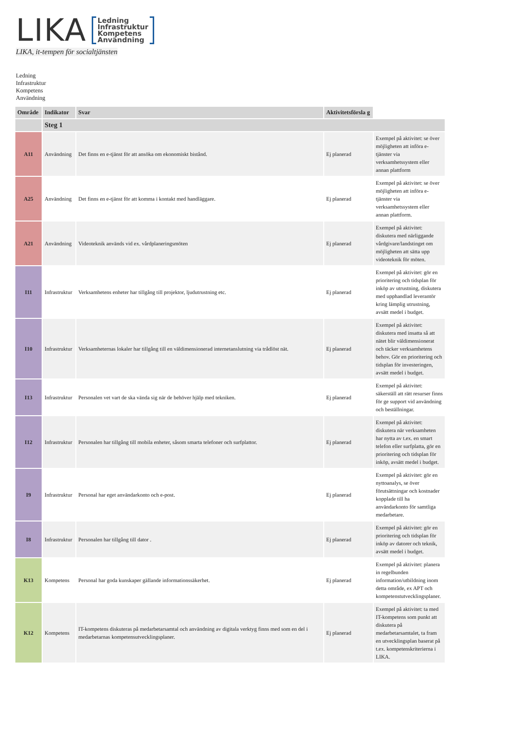LIKA
Ledning
Infrastruktur
Kompetens
Användning
LIKA, it-tempen för socialtjänsten
Ledning
Infrastruktur
Kompetens
Användning
| Område | Indikator | Svar | Aktivitetsförsla g | |
| | Steg 1 | | | |
| A11 | Användning | Det finns en e-tjänst för att ansöka om ekonomiskt bistånd. | Ej planerad | Exempel på aktivitet: se över möjligheten att införa e-tjänster via verksamhetssystem eller annan plattform |
| A25 | Användning | Det finns en e-tjänst för att komma i kontakt med handläggare. | Ej planerad | Exempel på aktivitet: se över möjligheten att införa e-tjänster via verksamhetssystem eller annan plattform. |
| A21 | Användning | Videoteknik används vid ex. vårdplaneringsmöten | Ej planerad | Exempel på aktivitet: diskutera med närliggande vårdgivare/landstinget om möjligheten att sätta upp videoteknik för möten. |
| I11 | Infrastruktur | Verksamhetens enheter har tillgång till projektor, ljudutrustning etc. | Ej planerad | Exempel på aktivitet: gör en prioritering och tidsplan för inköp av utrustning, diskutera med upphandlad leverantör kring lämplig utrustning, avsätt medel i budget. |
| I10 | Infrastruktur | Verksamheternas lokaler har tillgång till en väldimensionerad internetanslutning via trådlöst nät. | Ej planerad | Exempel på aktivitet: diskutera med insatta så att nätet blir väldimensionerat och täcker verksamhetens behov. Gör en prioritering och tidsplan för investeringen, avsätt medel i budget. |
| I13 | Infrastruktur | Personalen vet vart de ska vända sig när de behöver hjälp med tekniken. | Ej planerad | Exempel på aktivitet: säkerställ att rätt resurser finns för ge support vid användning och beställningar. |
| I12 | Infrastruktur | Personalen har tillgång till mobila enheter, såsom smarta telefoner och surfplattor. | Ej planerad | Exempel på aktivitet: diskutera när verksamheten har nytta av t.ex. en smart telefon eller surfplatta, gör en prioritering och tidsplan för inköp, avsätt medel i budget. |
| I9 | Infrastruktur | Personal har eget användarkonto och e-post. | Ej planerad | Exempel på aktivitet: gör en nyttoanalys, se över förutsättningar och kostnader kopplade till ha användarkonto för samtliga medarbetare. |
| I8 | Infrastruktur | Personalen har tillgång till dator . | Ej planerad | Exempel på aktivitet: gör en prioritering och tidsplan för inköp av datorer och teknik, avsätt medel i budget. |
| K13 | Kompetens | Personal har goda kunskaper gällande informationssäkerhet. | Ej planerad | Exempel på aktivitet: planera in regelbunden information/utbildning inom detta område, ex APT och kompetenstutvecklingsplaner. |
| K12 | Kompetens | IT-kompetens diskuteras på medarbetarsamtal och användning av digitala verktyg finns med som en del i medarbetarnas kompetensutvecklingsplaner. | Ej planerad | Exempel på aktivitet: ta med IT-kompetens som punkt att diskutera på medarbetarsamtalet, ta fram en utvecklingsplan baserat på t.ex. kompetenskriterierna i LIKA. |